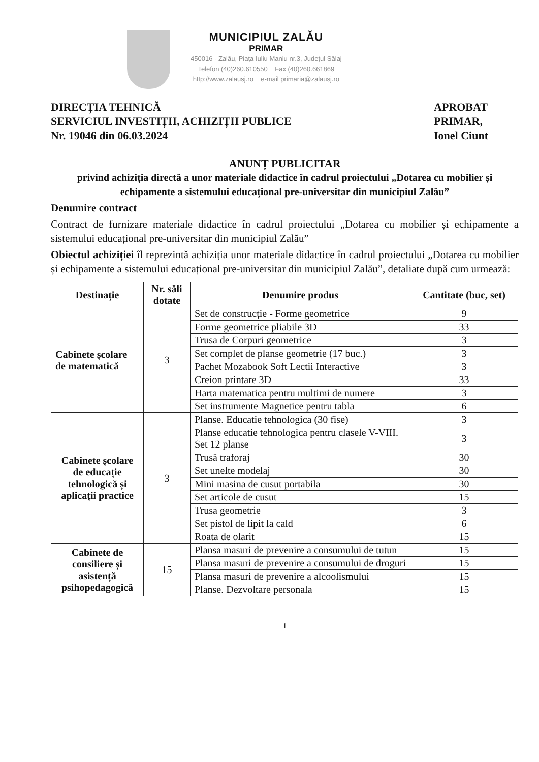MUNICIPIUL ZALĂU
PRIMAR
450016 - Zalău, Piața Iuliu Maniu nr.3, Județul Sălaj
Telefon (40)260.610550 Fax (40)260.661869
http://www.zalausj.ro e-mail primaria@zalausj.ro
DIRECȚIA TEHNICĂ
SERVICIUL INVESTIȚII, ACHIZIȚII PUBLICE
Nr. 19046 din 06.03.2024
APROBAT
PRIMAR,
Ionel Ciunt
ANUNȚ PUBLICITAR
privind achiziția directă a unor materiale didactice în cadrul proiectului „Dotarea cu mobilier și echipamente a sistemului educațional pre-universitar din municipiul Zalău”
Denumire contract
Contract de furnizare materiale didactice în cadrul proiectului „Dotarea cu mobilier și echipamente a sistemului educațional pre-universitar din municipiul Zalău”
Obiectul achiziției îl reprezintă achiziția unor materiale didactice în cadrul proiectului „Dotarea cu mobilier și echipamente a sistemului educațional pre-universitar din municipiul Zalău”, detaliate după cum urmează:
| Destinație | Nr. săli dotate | Denumire produs | Cantitate (buc, set) |
| --- | --- | --- | --- |
| Cabinete școlare de matematică | 3 | Set de construcție - Forme geometrice | 9 |
| | | Forme geometrice pliabile 3D | 33 |
| | | Trusa de Corpuri geometrice | 3 |
| | | Set complet de planse geometrie (17 buc.) | 3 |
| | | Pachet Mozabook Soft Lectii Interactive | 3 |
| | | Creion printare 3D | 33 |
| | | Harta matematica pentru multimi de numere | 3 |
| | | Set instrumente Magnetice pentru tabla | 6 |
| Cabinete școlare de educație tehnologică și aplicații practice | 3 | Planse. Educatie tehnologica (30 fise) | 3 |
| | | Planse educatie tehnologica pentru clasele V-VIII. Set 12 planse | 3 |
| | | Trusă traforaj | 30 |
| | | Set unelte modelaj | 30 |
| | | Mini masina de cusut portabila | 30 |
| | | Set articole de cusut | 15 |
| | | Trusa geometrie | 3 |
| | | Set pistol de lipit la cald | 6 |
| | | Roata de olarit | 15 |
| Cabinete de consiliere și asistență psihopedagogică | 15 | Plansa masuri de prevenire a consumului de tutun | 15 |
| | | Plansa masuri de prevenire a consumului de droguri | 15 |
| | | Plansa masuri de prevenire a alcoolismului | 15 |
| | | Planse. Dezvoltare personala | 15 |
1